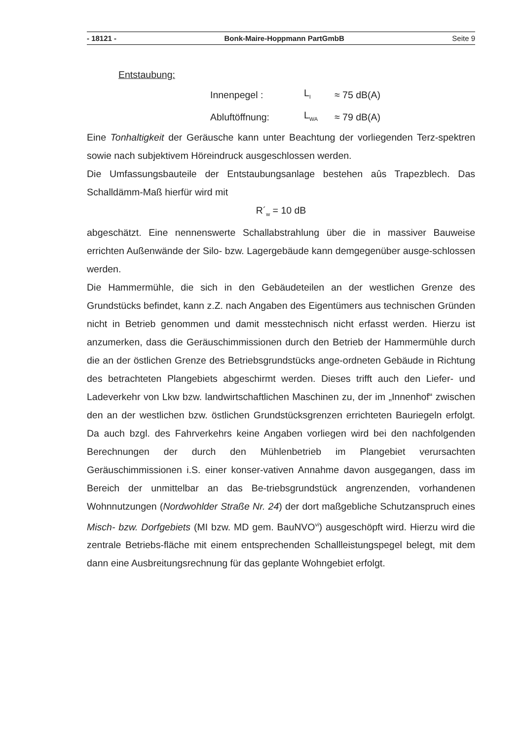- 18121 - Bonk-Maire-Hoppmann PartGmbB Seite 9
Entstaubung:
| Innenpegel : | L<sub>I</sub> | ≈ 75 dB(A) |
| Abluftöffnung: | L<sub>WA</sub> | ≈ 79 dB(A) |
Eine Tonhaltigkeit der Geräusche kann unter Beachtung der vorliegenden Terz-spektren sowie nach subjektivem Höreindruck ausgeschlossen werden.
Die Umfassungsbauteile der Entstaubungsanlage bestehen aûs Trapezblech. Das Schalldämm-Maß hierfür wird mit
R´<sub>w</sub> = 10 dB
abgeschätzt. Eine nennenswerte Schallabstrahlung über die in massiver Bauweise errichten Außenwände der Silo- bzw. Lagergebäude kann demgegenüber ausge-schlossen werden.
Die Hammermühle, die sich in den Gebäudeteilen an der westlichen Grenze des Grundstücks befindet, kann z.Z. nach Angaben des Eigentümers aus technischen Gründen nicht in Betrieb genommen und damit messtechnisch nicht erfasst werden. Hierzu ist anzumerken, dass die Geräuschimmissionen durch den Betrieb der Hammermühle durch die an der östlichen Grenze des Betriebsgrundstücks ange-ordneten Gebäude in Richtung des betrachteten Plangebiets abgeschirmt werden. Dieses trifft auch den Liefer- und Ladeverkehr von Lkw bzw. landwirtschaftlichen Maschinen zu, der im „Innenhof“ zwischen den an der westlichen bzw. östlichen Grundstücksgrenzen errichteten Bauriegeln erfolgt. Da auch bzgl. des Fahrverkehrs keine Angaben vorliegen wird bei den nachfolgenden Berechnungen der durch den Mühlenbetrieb im Plangebiet verursachten Geräuschimmissionen i.S. einer konser-vativen Annahme davon ausgegangen, dass im Bereich der unmittelbar an das Be-triebsgrundstück angrenzenden, vorhandenen Wohnnutzungen (Nordwohlder Straße Nr. 24) der dort maßgebliche Schutzanspruch eines Misch- bzw. Dorfgebiets (MI bzw. MD gem. BauNVO<sup>vi</sup>) ausgeschöpft wird. Hierzu wird die zentrale Betriebs-fläche mit einem entsprechenden Schallleistungspegel belegt, mit dem dann eine Ausbreitungsrechnung für das geplante Wohngebiet erfolgt.